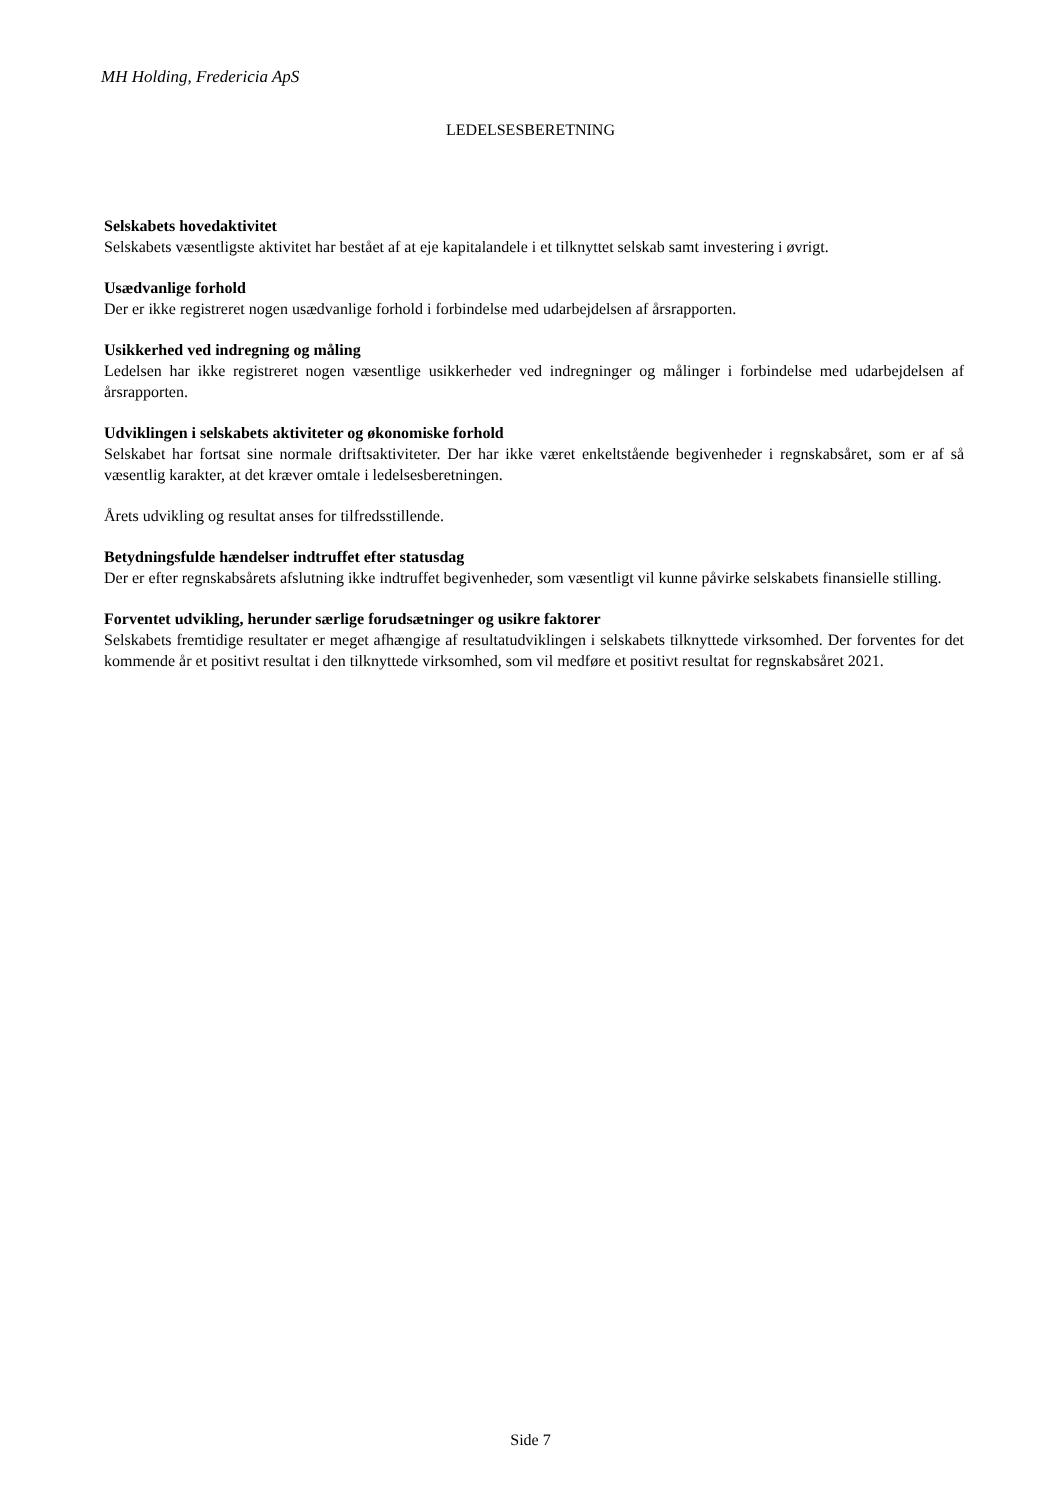MH Holding, Fredericia ApS
LEDELSESBERETNING
Selskabets hovedaktivitet
Selskabets væsentligste aktivitet har bestået af at eje kapitalandele i et tilknyttet selskab samt investering i øvrigt.
Usædvanlige forhold
Der er ikke registreret nogen usædvanlige forhold i forbindelse med udarbejdelsen af årsrapporten.
Usikkerhed ved indregning og måling
Ledelsen har ikke registreret nogen væsentlige usikkerheder ved indregninger og målinger i forbindelse med udarbejdelsen af årsrapporten.
Udviklingen i selskabets aktiviteter og økonomiske forhold
Selskabet har fortsat sine normale driftsaktiviteter. Der har ikke været enkeltstående begivenheder i regnskabsåret, som er af så væsentlig karakter, at det kræver omtale i ledelsesberetningen.
Årets udvikling og resultat anses for tilfredsstillende.
Betydningsfulde hændelser indtruffet efter statusdag
Der er efter regnskabsårets afslutning ikke indtruffet begivenheder, som væsentligt vil kunne påvirke selskabets finansielle stilling.
Forventet udvikling, herunder særlige forudsætninger og usikre faktorer
Selskabets fremtidige resultater er meget afhængige af resultatudviklingen i selskabets tilknyttede virksomhed. Der forventes for det kommende år et positivt resultat i den tilknyttede virksomhed, som vil medføre et positivt resultat for regnskabsåret 2021.
Side 7